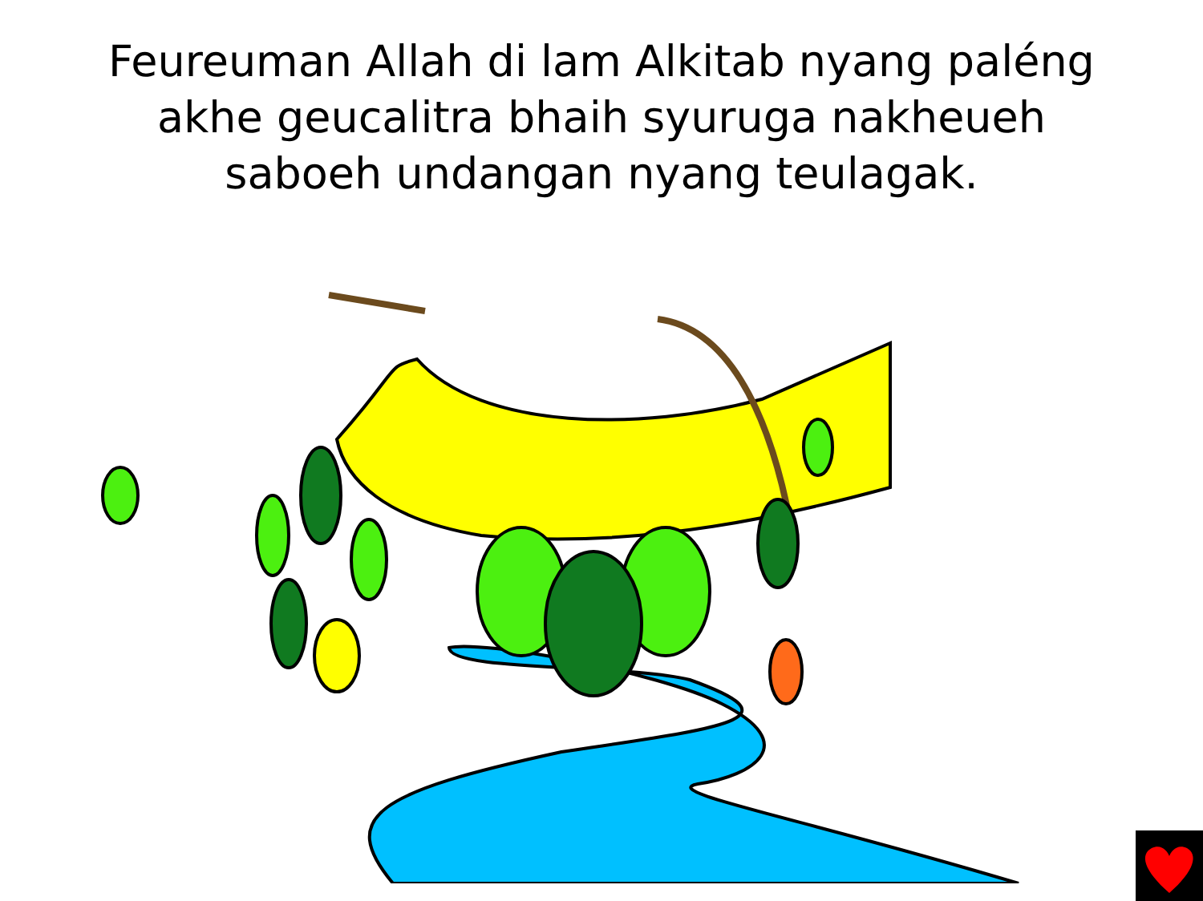Feureuman Allah di lam Alkitab nyang paléng
akhe geucalitra bhaih syuruga nakheueh
saboeh undangan nyang teulagak.